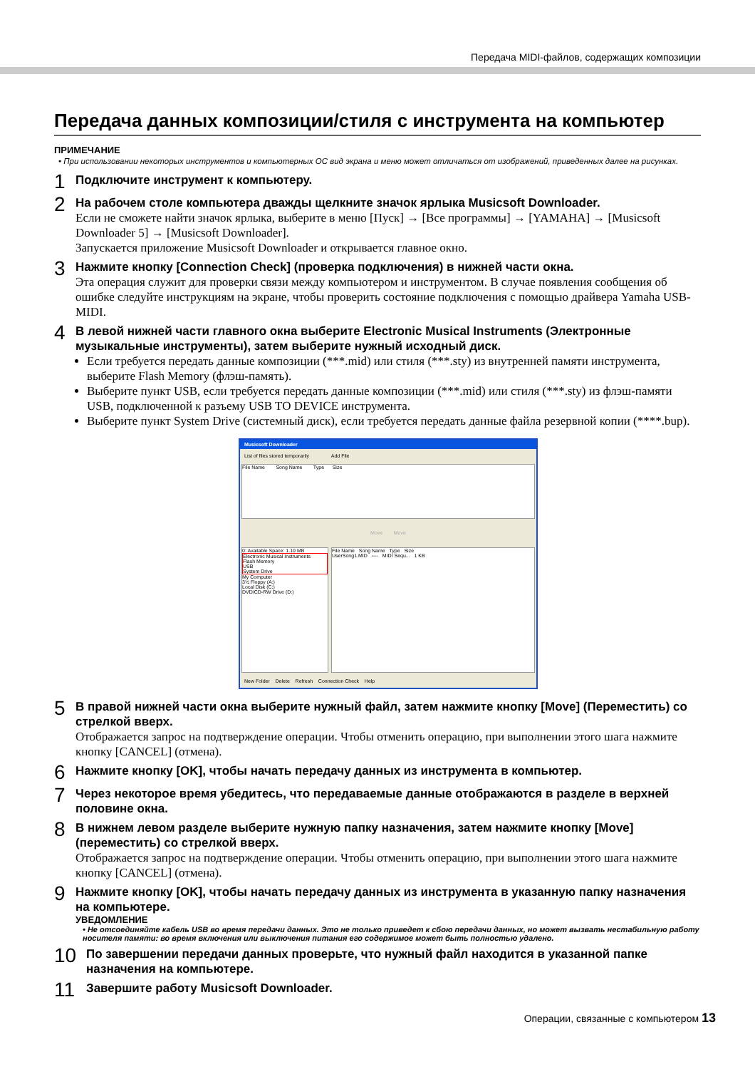Передача MIDI-файлов, содержащих композиции
Передача данных композиции/стиля с инструмента на компьютер
ПРИМЕЧАНИЕ
• При использовании некоторых инструментов и компьютерных ОС вид экрана и меню может отличаться от изображений, приведенных далее на рисунках.
1
Подключите инструмент к компьютеру.
2
На рабочем столе компьютера дважды щелкните значок ярлыка Musicsoft Downloader.
Если не сможете найти значок ярлыка, выберите в меню [Пуск] → [Все программы] → [YAMAHA] → [Musicsoft Downloader 5] → [Musicsoft Downloader].
Запускается приложение Musicsoft Downloader и открывается главное окно.
3
Нажмите кнопку [Connection Check] (проверка подключения) в нижней части окна.
Эта операция служит для проверки связи между компьютером и инструментом. В случае появления сообщения об ошибке следуйте инструкциям на экране, чтобы проверить состояние подключения с помощью драйвера Yamaha USB-MIDI.
4
В левой нижней части главного окна выберите Electronic Musical Instruments (Электронные музыкальные инструменты), затем выберите нужный исходный диск.
Если требуется передать данные композиции (***.mid) или стиля (***.sty) из внутренней памяти инструмента, выберите Flash Memory (флэш-память).
Выберите пункт USB, если требуется передать данные композиции (***.mid) или стиля (***.sty) из флэш-памяти USB, подключенной к разъему USB TO DEVICE инструмента.
Выберите пункт System Drive (системный диск), если требуется передать данные файла резервной копии (****.bup).
Musicsoft Downloader
List of files stored temporarily Add File
File Name Song Name Type Size
Move Move
0: Available Space: 1.10 MB
Electronic Musical Instruments
Flash Memory
USB
System Drive
My Computer
3½ Floppy (A:)
Local Disk (C:)
DVD/CD-RW Drive (D:)
File Name Song Name Type Size
UserSong1.MID ---- MIDI Sequ... 1 KB
New Folder Delete Refresh Connection Check Help
5
В правой нижней части окна выберите нужный файл, затем нажмите кнопку [Move] (Переместить) со стрелкой вверх.
Отображается запрос на подтверждение операции. Чтобы отменить операцию, при выполнении этого шага нажмите кнопку [CANCEL] (отмена).
6
Нажмите кнопку [OK], чтобы начать передачу данных из инструмента в компьютер.
7
Через некоторое время убедитесь, что передаваемые данные отображаются в разделе в верхней половине окна.
8
В нижнем левом разделе выберите нужную папку назначения, затем нажмите кнопку [Move] (переместить) со стрелкой вверх.
Отображается запрос на подтверждение операции. Чтобы отменить операцию, при выполнении этого шага нажмите кнопку [CANCEL] (отмена).
9
Нажмите кнопку [OK], чтобы начать передачу данных из инструмента в указанную папку назначения на компьютере.
УВЕДОМЛЕНИЕ
• Не отсоединяйте кабель USB во время передачи данных. Это не только приведет к сбою передачи данных, но может вызвать нестабильную работу носителя памяти: во время включения или выключения питания его содержимое может быть полностью удалено.
10
По завершении передачи данных проверьте, что нужный файл находится в указанной папке назначения на компьютере.
11
Завершите работу Musicsoft Downloader.
Операции, связанные с компьютером 13